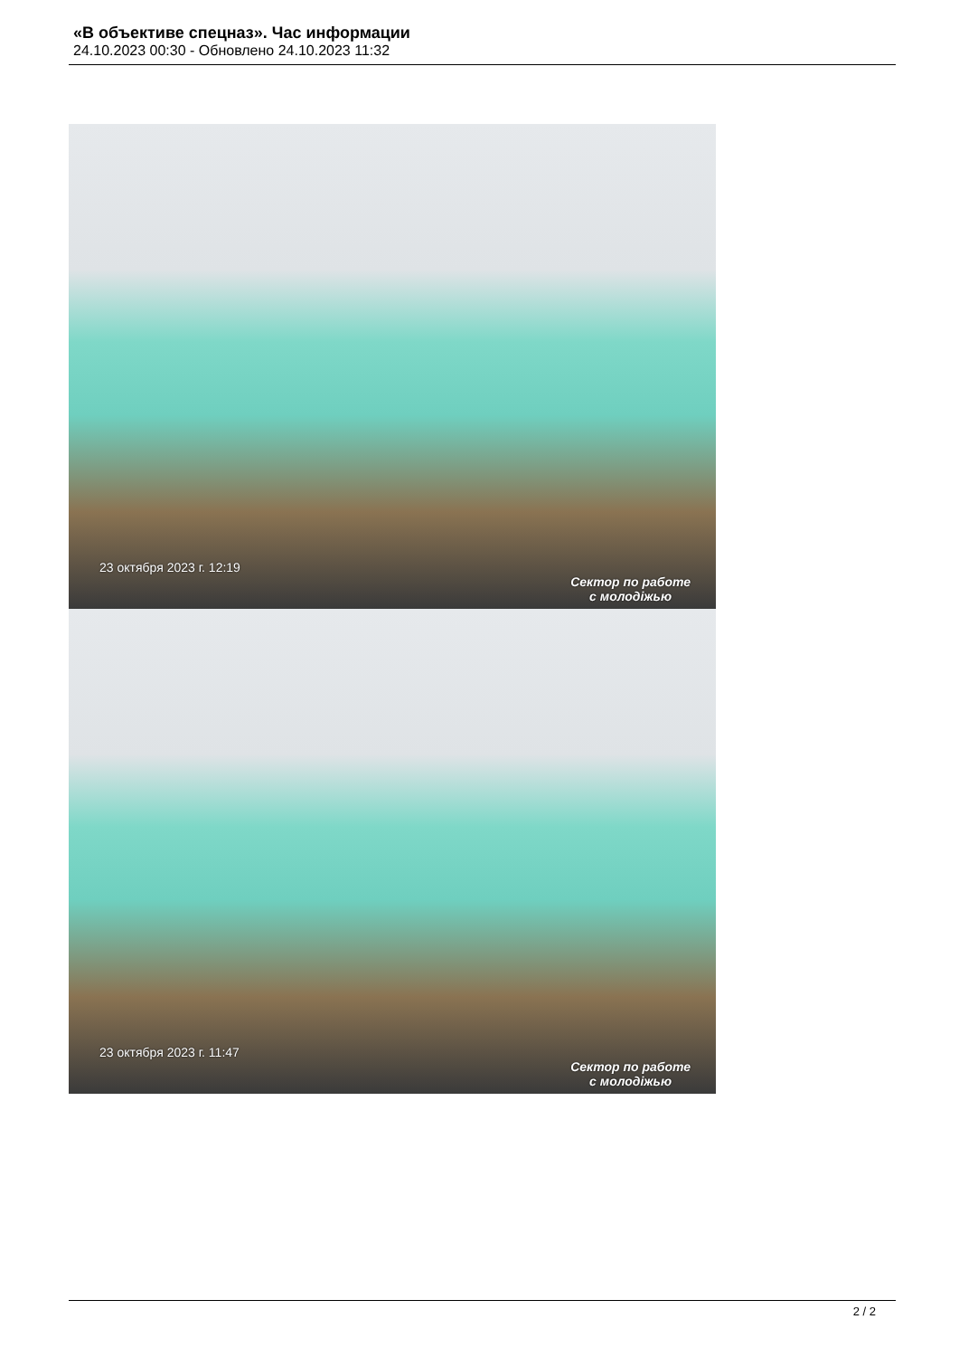«В объективе спецназ». Час информации
24.10.2023 00:30 - Обновлено 24.10.2023 11:32
23 октября 2023 г. 12:19
Сектор по работе
с молодіжью
23 октября 2023 г. 11:47
Сектор по работе
с молодіжью
2 / 2